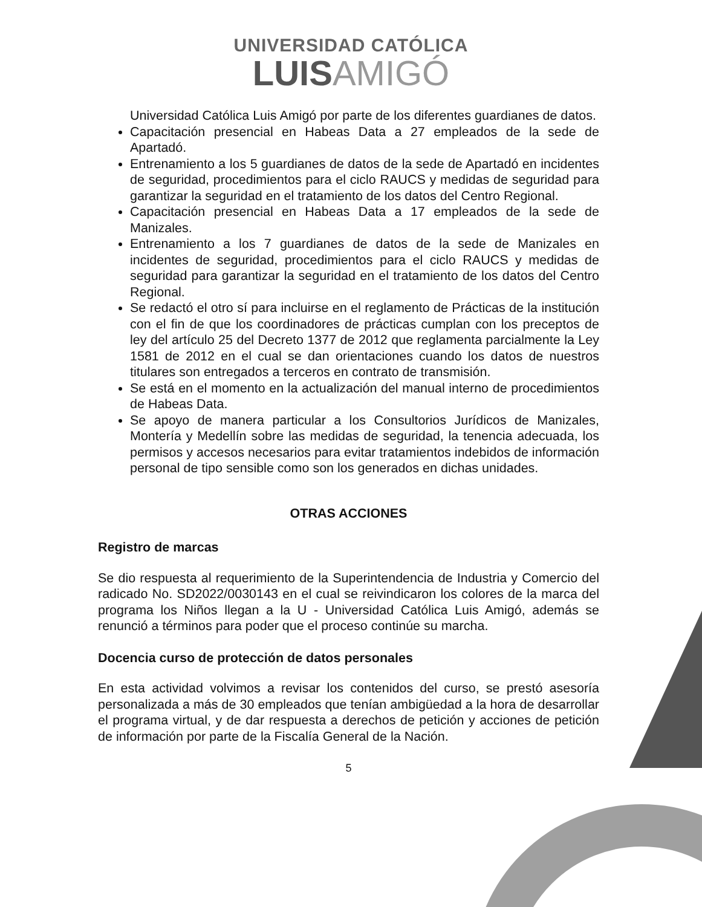UNIVERSIDAD CATÓLICA
LUISAMIGÓ
Universidad Católica Luis Amigó por parte de los diferentes guardianes de datos.
Capacitación presencial en Habeas Data a 27 empleados de la sede de Apartadó.
Entrenamiento a los 5 guardianes de datos de la sede de Apartadó en incidentes de seguridad, procedimientos para el ciclo RAUCS y medidas de seguridad para garantizar la seguridad en el tratamiento de los datos del Centro Regional.
Capacitación presencial en Habeas Data a 17 empleados de la sede de Manizales.
Entrenamiento a los 7 guardianes de datos de la sede de Manizales en incidentes de seguridad, procedimientos para el ciclo RAUCS y medidas de seguridad para garantizar la seguridad en el tratamiento de los datos del Centro Regional.
Se redactó el otro sí para incluirse en el reglamento de Prácticas de la institución con el fin de que los coordinadores de prácticas cumplan con los preceptos de ley del artículo 25 del Decreto 1377 de 2012 que reglamenta parcialmente la Ley 1581 de 2012 en el cual se dan orientaciones cuando los datos de nuestros titulares son entregados a terceros en contrato de transmisión.
Se está en el momento en la actualización del manual interno de procedimientos de Habeas Data.
Se apoyo de manera particular a los Consultorios Jurídicos de Manizales, Montería y Medellín sobre las medidas de seguridad, la tenencia adecuada, los permisos y accesos necesarios para evitar tratamientos indebidos de información personal de tipo sensible como son los generados en dichas unidades.
OTRAS ACCIONES
Registro de marcas
Se dio respuesta al requerimiento de la Superintendencia de Industria y Comercio del radicado No. SD2022/0030143 en el cual se reivindicaron los colores de la marca del programa los Niños llegan a la U - Universidad Católica Luis Amigó, además se renunció a términos para poder que el proceso continúe su marcha.
Docencia curso de protección de datos personales
En esta actividad volvimos a revisar los contenidos del curso, se prestó asesoría personalizada a más de 30 empleados que tenían ambigüedad a la hora de desarrollar el programa virtual, y de dar respuesta a derechos de petición y acciones de petición de información por parte de la Fiscalía General de la Nación.
5